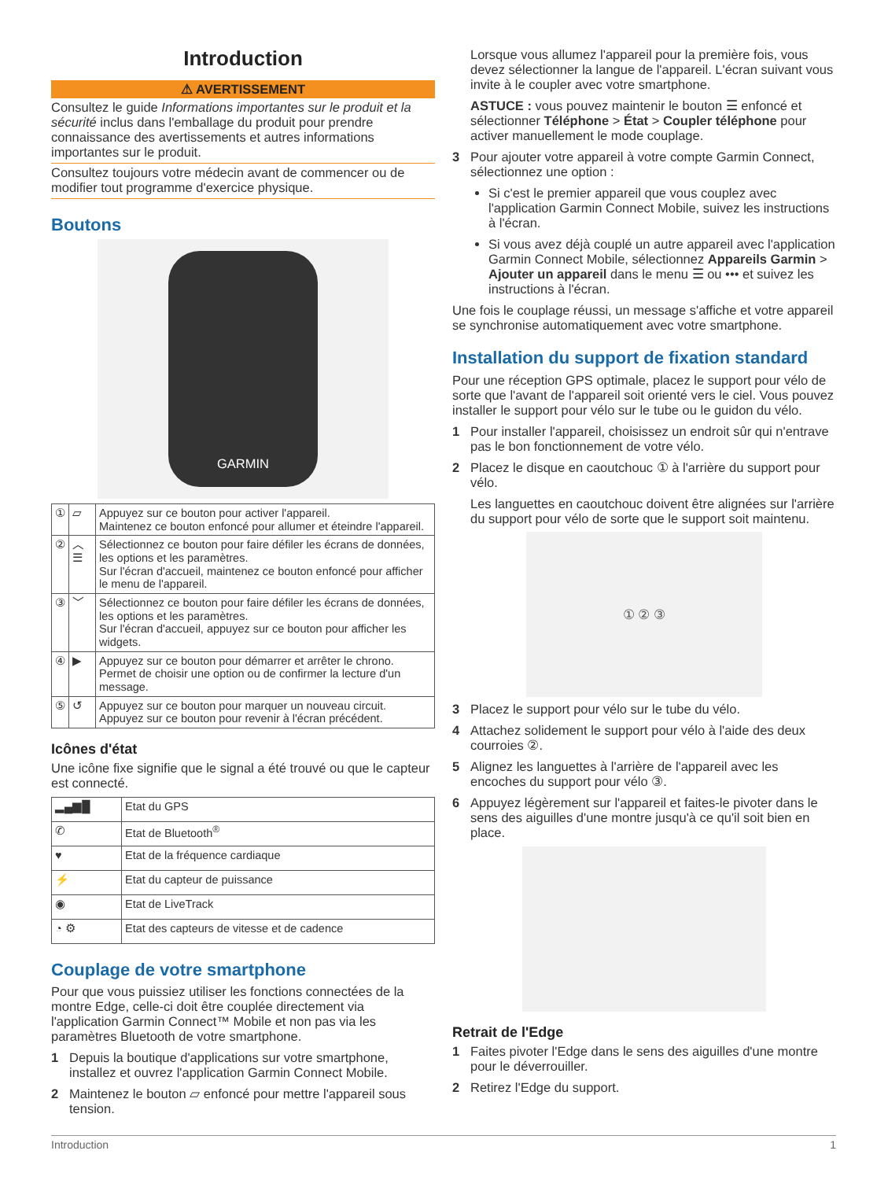Introduction
⚠ AVERTISSEMENT
Consultez le guide Informations importantes sur le produit et la sécurité inclus dans l'emballage du produit pour prendre connaissance des avertissements et autres informations importantes sur le produit.
Consultez toujours votre médecin avant de commencer ou de modifier tout programme d'exercice physique.
Boutons
GARMIN
| ① | ⏥ | Appuyez sur ce bouton pour activer l'appareil. Maintenez ce bouton enfoncé pour allumer et éteindre l'appareil. |
| ② | ︿ ☰ | Sélectionnez ce bouton pour faire défiler les écrans de données, les options et les paramètres. Sur l'écran d'accueil, maintenez ce bouton enfoncé pour afficher le menu de l'appareil. |
| ③ | ﹀ | Sélectionnez ce bouton pour faire défiler les écrans de données, les options et les paramètres. Sur l'écran d'accueil, appuyez sur ce bouton pour afficher les widgets. |
| ④ | ▶ | Appuyez sur ce bouton pour démarrer et arrêter le chrono. Permet de choisir une option ou de confirmer la lecture d'un message. |
| ⑤ | ↺ | Appuyez sur ce bouton pour marquer un nouveau circuit. Appuyez sur ce bouton pour revenir à l'écran précédent. |
Icônes d'état
Une icône fixe signifie que le signal a été trouvé ou que le capteur est connecté.
| ▂▄▆█ | Etat du GPS |
| ✆ | Etat de Bluetooth<sup>®</sup> |
| ♥ | Etat de la fréquence cardiaque |
| ⚡ | Etat du capteur de puissance |
| ◉ | Etat de LiveTrack |
| ◔ ⚙ | Etat des capteurs de vitesse et de cadence |
Couplage de votre smartphone
Pour que vous puissiez utiliser les fonctions connectées de la montre Edge, celle-ci doit être couplée directement via l'application Garmin Connect™ Mobile et non pas via les paramètres Bluetooth de votre smartphone.
1 Depuis la boutique d'applications sur votre smartphone, installez et ouvrez l'application Garmin Connect Mobile.
2 Maintenez le bouton ⏥ enfoncé pour mettre l'appareil sous tension.
Lorsque vous allumez l'appareil pour la première fois, vous devez sélectionner la langue de l'appareil. L'écran suivant vous invite à le coupler avec votre smartphone.
ASTUCE : vous pouvez maintenir le bouton ☰ enfoncé et sélectionner Téléphone > État > Coupler téléphone pour activer manuellement le mode couplage.
3 Pour ajouter votre appareil à votre compte Garmin Connect, sélectionnez une option :
Si c'est le premier appareil que vous couplez avec l'application Garmin Connect Mobile, suivez les instructions à l'écran.
Si vous avez déjà couplé un autre appareil avec l'application Garmin Connect Mobile, sélectionnez Appareils Garmin > Ajouter un appareil dans le menu ☰ ou ••• et suivez les instructions à l'écran.
Une fois le couplage réussi, un message s'affiche et votre appareil se synchronise automatiquement avec votre smartphone.
Installation du support de fixation standard
Pour une réception GPS optimale, placez le support pour vélo de sorte que l'avant de l'appareil soit orienté vers le ciel. Vous pouvez installer le support pour vélo sur le tube ou le guidon du vélo.
1 Pour installer l'appareil, choisissez un endroit sûr qui n'entrave pas le bon fonctionnement de votre vélo.
2 Placez le disque en caoutchouc ① à l'arrière du support pour vélo.
Les languettes en caoutchouc doivent être alignées sur l'arrière du support pour vélo de sorte que le support soit maintenu.
① ② ③
3 Placez le support pour vélo sur le tube du vélo.
4 Attachez solidement le support pour vélo à l'aide des deux courroies ②.
5 Alignez les languettes à l'arrière de l'appareil avec les encoches du support pour vélo ③.
6 Appuyez légèrement sur l'appareil et faites-le pivoter dans le sens des aiguilles d'une montre jusqu'à ce qu'il soit bien en place.
Retrait de l'Edge
1 Faites pivoter l'Edge dans le sens des aiguilles d'une montre pour le déverrouiller.
2 Retirez l'Edge du support.
Introduction 1